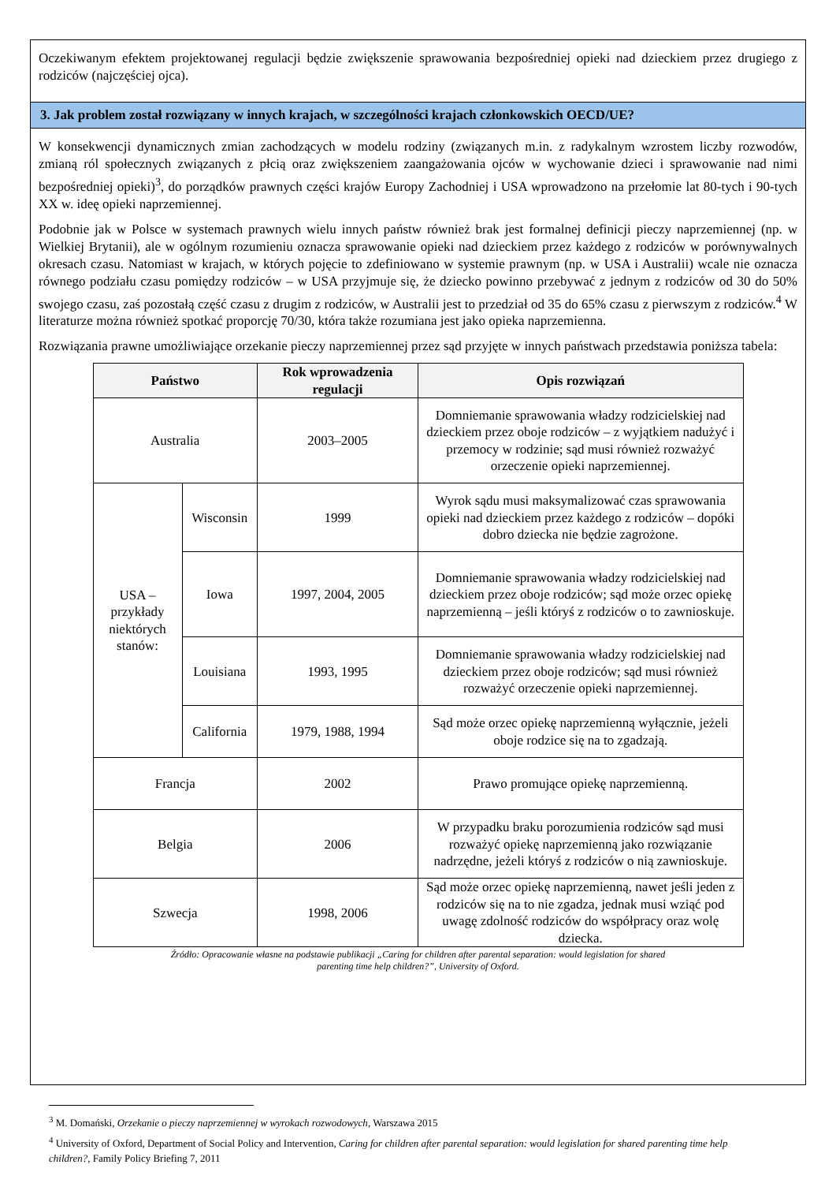Oczekiwanym efektem projektowanej regulacji będzie zwiększenie sprawowania bezpośredniej opieki nad dzieckiem przez drugiego z rodziców (najczęściej ojca).
3. Jak problem został rozwiązany w innych krajach, w szczególności krajach członkowskich OECD/UE?
W konsekwencji dynamicznych zmian zachodzących w modelu rodziny (związanych m.in. z radykalnym wzrostem liczby rozwodów, zmianą ról społecznych związanych z płcią oraz zwiększeniem zaangażowania ojców w wychowanie dzieci i sprawowanie nad nimi bezpośredniej opieki)<sup>3</sup>, do porządków prawnych części krajów Europy Zachodniej i USA wprowadzono na przełomie lat 80-tych i 90-tych XX w. ideę opieki naprzemiennej.
Podobnie jak w Polsce w systemach prawnych wielu innych państw również brak jest formalnej definicji pieczy naprzemiennej (np. w Wielkiej Brytanii), ale w ogólnym rozumieniu oznacza sprawowanie opieki nad dzieckiem przez każdego z rodziców w porównywalnych okresach czasu. Natomiast w krajach, w których pojęcie to zdefiniowano w systemie prawnym (np. w USA i Australii) wcale nie oznacza równego podziału czasu pomiędzy rodziców – w USA przyjmuje się, że dziecko powinno przebywać z jednym z rodziców od 30 do 50% swojego czasu, zaś pozostałą część czasu z drugim z rodziców, w Australii jest to przedział od 35 do 65% czasu z pierwszym z rodziców.<sup>4</sup> W literaturze można również spotkać proporcję 70/30, która także rozumiana jest jako opieka naprzemienna.
Rozwiązania prawne umożliwiające orzekanie pieczy naprzemiennej przez sąd przyjęte w innych państwach przedstawia poniższa tabela:
| Państwo | | Rok wprowadzenia regulacji | Opis rozwiązań |
| --- | --- | --- | --- |
| Australia | | 2003–2005 | Domniemanie sprawowania władzy rodzicielskiej nad dzieckiem przez oboje rodziców – z wyjątkiem nadużyć i przemocy w rodzinie; sąd musi również rozważyć orzeczenie opieki naprzemiennej. |
| USA – przykłady niektórych stanów: | Wisconsin | 1999 | Wyrok sądu musi maksymalizować czas sprawowania opieki nad dzieckiem przez każdego z rodziców – dopóki dobro dziecka nie będzie zagrożone. |
| | Iowa | 1997, 2004, 2005 | Domniemanie sprawowania władzy rodzicielskiej nad dzieckiem przez oboje rodziców; sąd może orzec opiekę naprzemienną – jeśli któryś z rodziców o to zawnioskuje. |
| | Louisiana | 1993, 1995 | Domniemanie sprawowania władzy rodzicielskiej nad dzieckiem przez oboje rodziców; sąd musi również rozważyć orzeczenie opieki naprzemiennej. |
| | California | 1979, 1988, 1994 | Sąd może orzec opiekę naprzemienną wyłącznie, jeżeli oboje rodzice się na to zgadzają. |
| Francja | | 2002 | Prawo promujące opiekę naprzemienną. |
| Belgia | | 2006 | W przypadku braku porozumienia rodziców sąd musi rozważyć opiekę naprzemienną jako rozwiązanie nadrzędne, jeżeli któryś z rodziców o nią zawnioskuje. |
| Szwecja | | 1998, 2006 | Sąd może orzec opiekę naprzemienną, nawet jeśli jeden z rodziców się na to nie zgadza, jednak musi wziąć pod uwagę zdolność rodziców do współpracy oraz wolę dziecka. |
Źródło: Opracowanie własne na podstawie publikacji „Caring for children after parental separation: would legislation for shared
parenting time help children?”, University of Oxford.
<sup>3</sup> M. Domański, Orzekanie o pieczy naprzemiennej w wyrokach rozwodowych, Warszawa 2015
<sup>4</sup> University of Oxford, Department of Social Policy and Intervention, Caring for children after parental separation: would legislation for shared parenting time help children?, Family Policy Briefing 7, 2011